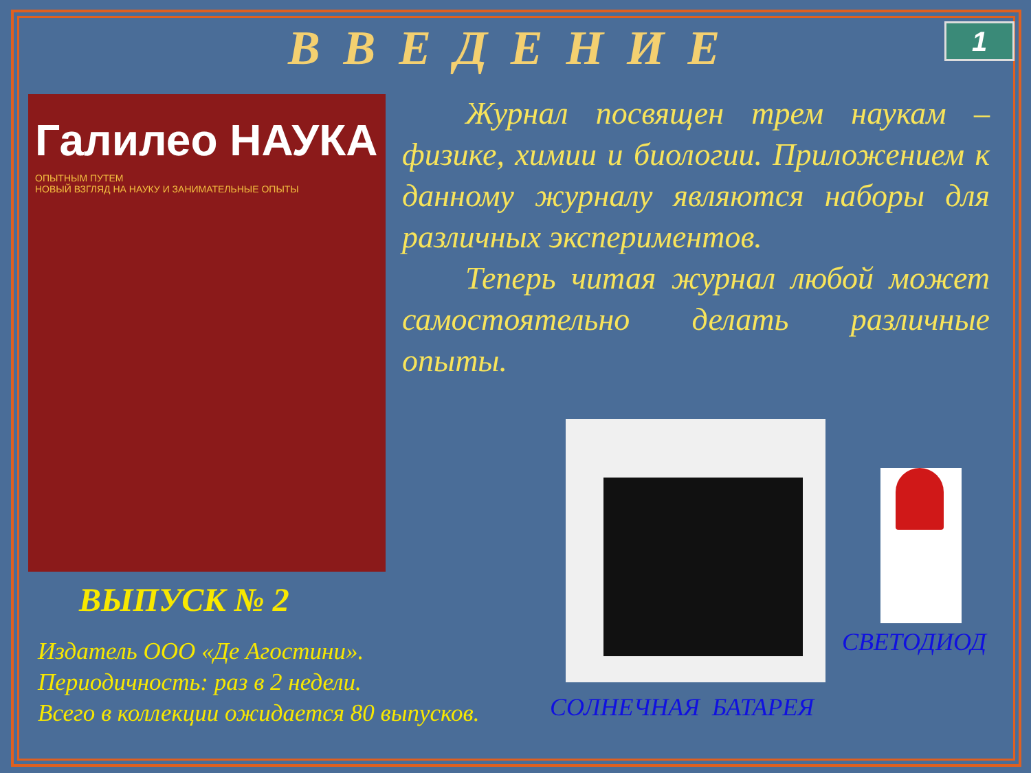ВВЕДЕНИЕ 1
Галилео НАУКА
ОПЫТНЫМ ПУТЕМ
НОВЫЙ ВЗГЛЯД НА НАУКУ И ЗАНИМАТЕЛЬНЫЕ ОПЫТЫ
  Журнал посвящен трем наукам – физике, химии и биологии. Приложением к данному журналу являются наборы для различных экспериментов.
  Теперь читая журнал любой может самостоятельно делать различные опыты.
ВЫПУСК № 2
Издатель ООО «Де Агостини».
Периодичность: раз в 2 недели.
Всего в коллекции ожидается 80 выпусков.
СВЕТОДИОД
СОЛНЕЧНАЯ БАТАРЕЯ